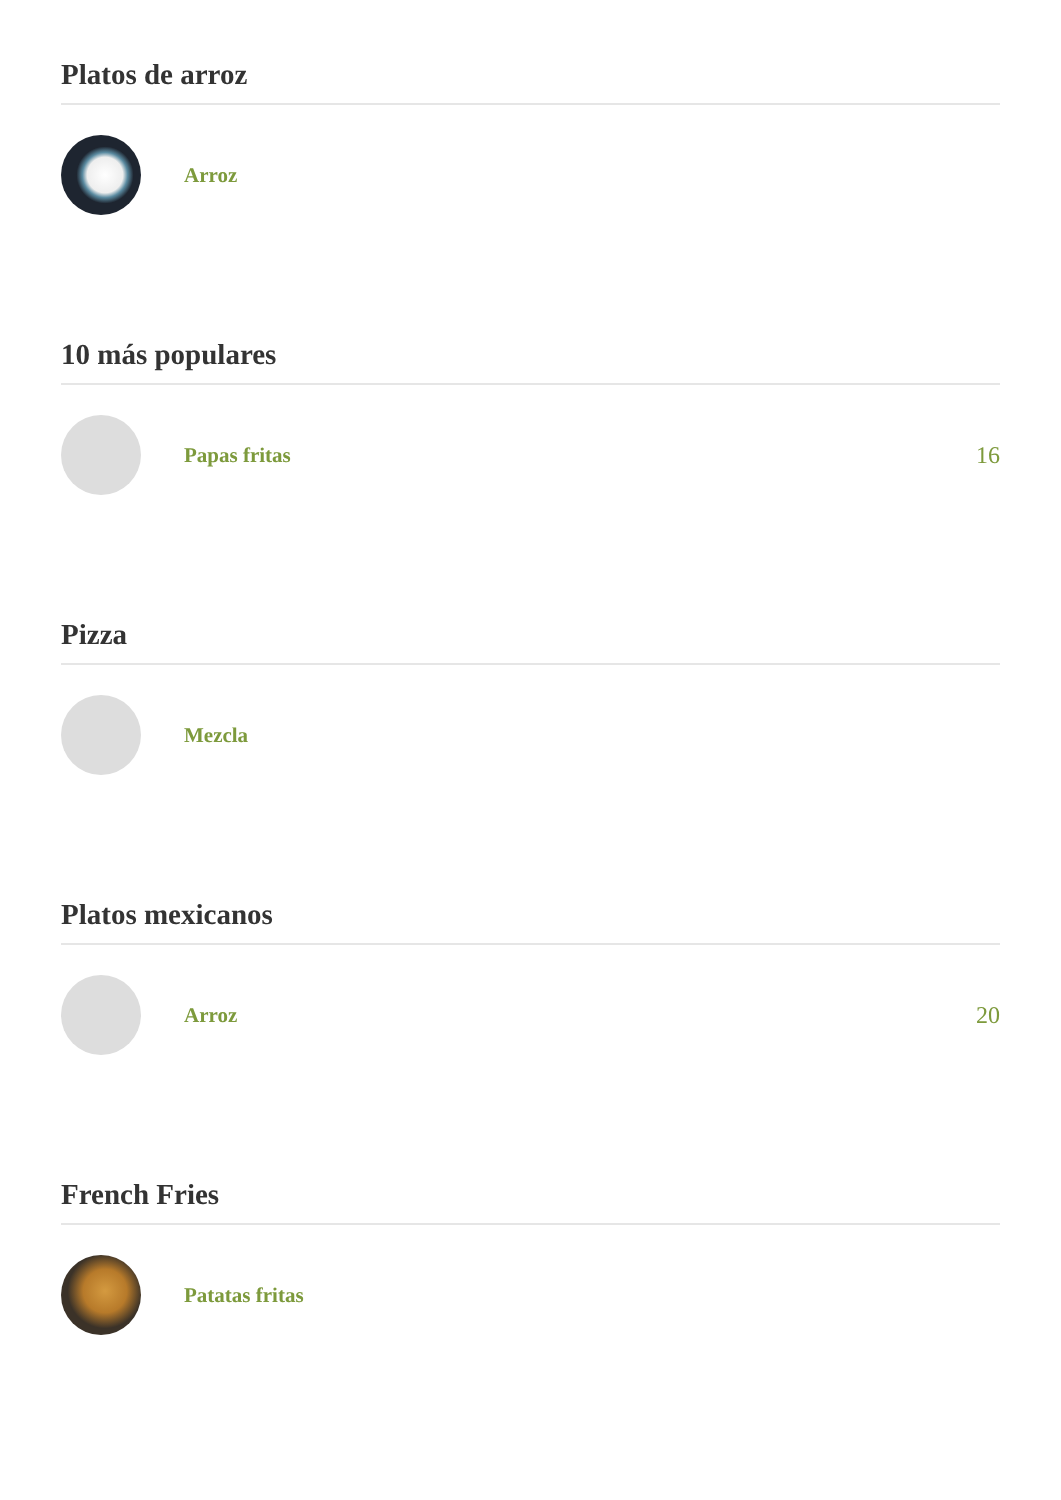Platos de arroz
Arroz
10 más populares
Papas fritas 16
Pizza
Mezcla
Platos mexicanos
Arroz 20
French Fries
Patatas fritas